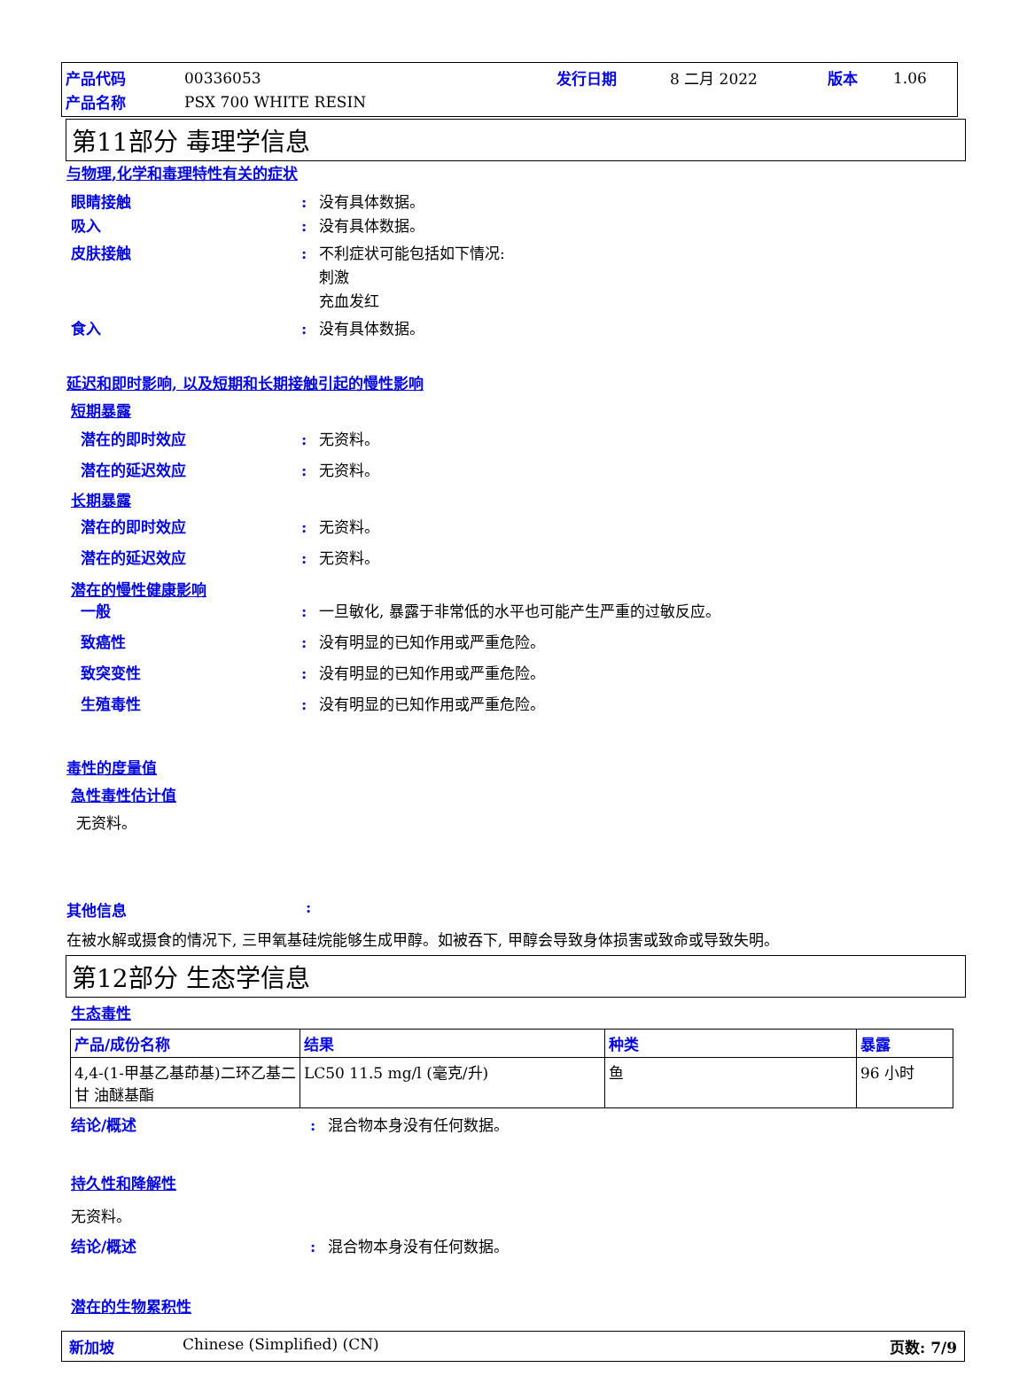产品代码 00336053 发行日期 8 二月 2022 版本 1.06
产品名称 PSX 700 WHITE RESIN
第11部分 毒理学信息
与物理,化学和毒理特性有关的症状
眼睛接触: 没有具体数据。
吸入: 没有具体数据。
皮肤接触: 不利症状可能包括如下情况:
刺激
充血发红
食入: 没有具体数据。
延迟和即时影响, 以及短期和长期接触引起的慢性影响
短期暴露
潜在的即时效应: 无资料。
潜在的延迟效应: 无资料。
长期暴露
潜在的即时效应: 无资料。
潜在的延迟效应: 无资料。
潜在的慢性健康影响
一般: 一旦敏化, 暴露于非常低的水平也可能产生严重的过敏反应。
致癌性: 没有明显的已知作用或严重危险。
致突变性: 没有明显的已知作用或严重危险。
生殖毒性: 没有明显的已知作用或严重危险。
毒性的度量值
急性毒性估计值
无资料。
其他信息:
在被水解或摄食的情况下, 三甲氧基硅烷能够生成甲醇。如被吞下, 甲醇会导致身体损害或致命或导致失明。
第12部分 生态学信息
生态毒性
| 产品/成份名称 | 结果 | 种类 | 暴露 |
| --- | --- | --- | --- |
| 4,4-(1-甲基乙基茚基)二环乙基二甘 油醚基酯 | LC50 11.5 mg/l (毫克/升) | 鱼 | 96 小时 |
结论/概述: 混合物本身没有任何数据。
持久性和降解性
无资料。
结论/概述: 混合物本身没有任何数据。
潜在的生物累积性
新加坡 Chinese (Simplified) (CN) 页数: 7/9